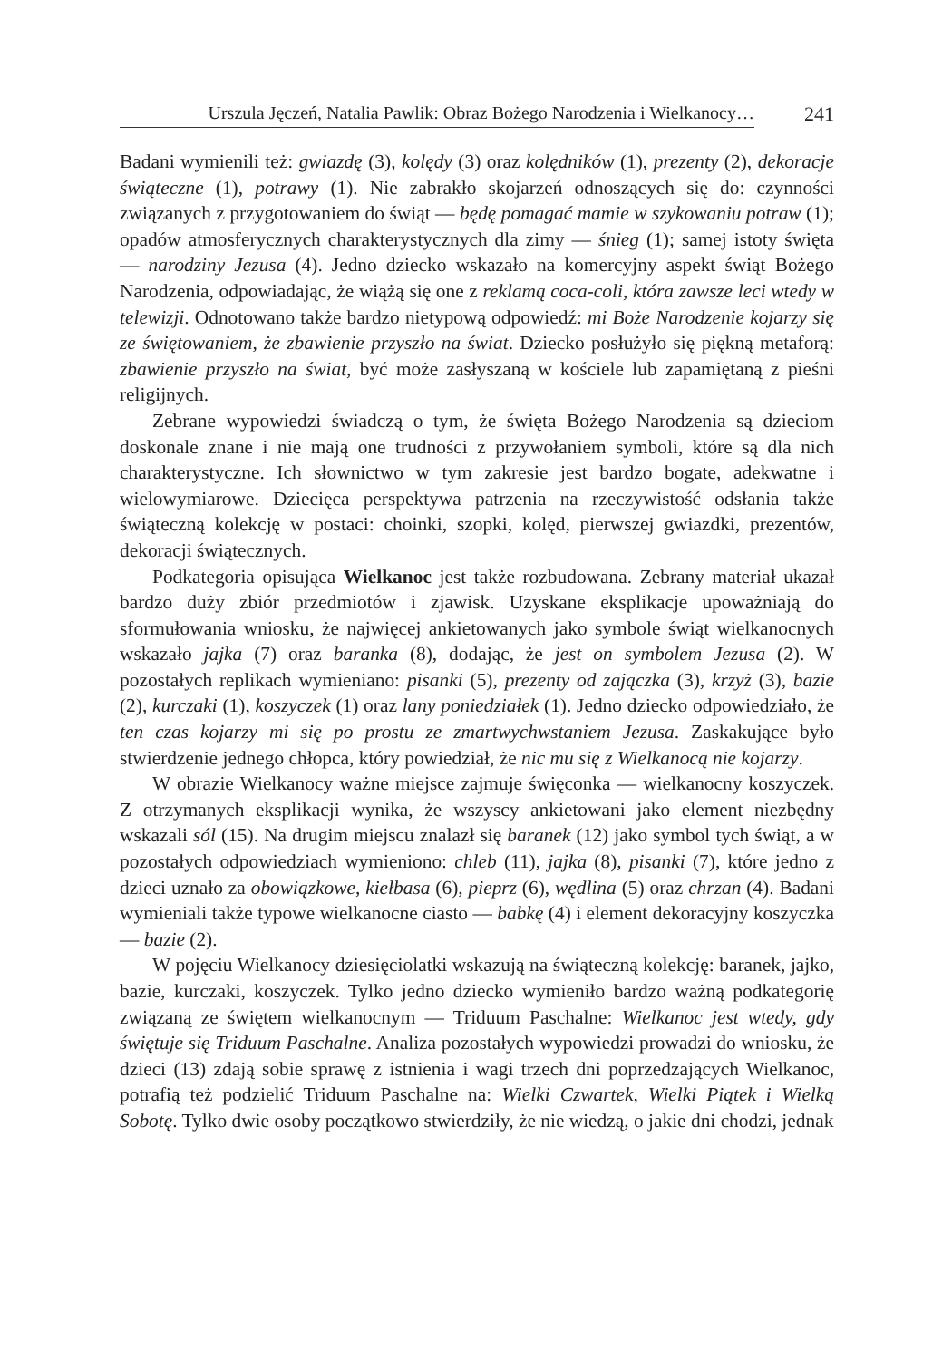Urszula Jęczeń, Natalia Pawlik: Obraz Bożego Narodzenia i Wielkanocy…
241
Badani wymienili też: gwiazdę (3), kolędy (3) oraz kolędników (1), prezenty (2), dekoracje świąteczne (1), potrawy (1). Nie zabrakło skojarzeń odnoszących się do: czynności związanych z przygotowaniem do świąt — będę pomagać mamie w szykowaniu potraw (1); opadów atmosferycznych charakterystycznych dla zimy — śnieg (1); samej istoty święta — narodziny Jezusa (4). Jedno dziecko wskazało na komercyjny aspekt świąt Bożego Narodzenia, odpowiadając, że wiążą się one z reklamą coca-coli, która zawsze leci wtedy w telewizji. Odnotowano także bardzo nietypową odpowiedź: mi Boże Narodzenie kojarzy się ze świętowaniem, że zbawienie przyszło na świat. Dziecko posłużyło się piękną metaforą: zbawienie przyszło na świat, być może zasłyszaną w kościele lub zapamiętaną z pieśni religijnych.
Zebrane wypowiedzi świadczą o tym, że święta Bożego Narodzenia są dzieciom doskonale znane i nie mają one trudności z przywołaniem symboli, które są dla nich charakterystyczne. Ich słownictwo w tym zakresie jest bardzo bogate, adekwatne i wielowymiarowe. Dziecięca perspektywa patrzenia na rzeczywistość odsłania także świąteczną kolekcję w postaci: choinki, szopki, kolęd, pierwszej gwiazdki, prezentów, dekoracji świątecznych.
Podkategoria opisująca Wielkanoc jest także rozbudowana. Zebrany materiał ukazał bardzo duży zbiór przedmiotów i zjawisk. Uzyskane eksplikacje upoważniają do sformułowania wniosku, że najwięcej ankietowanych jako symbole świąt wielkanocnych wskazało jajka (7) oraz baranka (8), dodając, że jest on symbolem Jezusa (2). W pozostałych replikach wymieniano: pisanki (5), prezenty od zajączka (3), krzyż (3), bazie (2), kurczaki (1), koszyczek (1) oraz lany poniedziałek (1). Jedno dziecko odpowiedziało, że ten czas kojarzy mi się po prostu ze zmartwychwstaniem Jezusa. Zaskakujące było stwierdzenie jednego chłopca, który powiedział, że nic mu się z Wielkanocą nie kojarzy.
W obrazie Wielkanocy ważne miejsce zajmuje święconka — wielkanocny koszyczek. Z otrzymanych eksplikacji wynika, że wszyscy ankietowani jako element niezbędny wskazali sól (15). Na drugim miejscu znalazł się baranek (12) jako symbol tych świąt, a w pozostałych odpowiedziach wymieniono: chleb (11), jajka (8), pisanki (7), które jedno z dzieci uznało za obowiązkowe, kiełbasa (6), pieprz (6), wędlina (5) oraz chrzan (4). Badani wymieniali także typowe wielkanocne ciasto — babkę (4) i element dekoracyjny koszyczka — bazie (2).
W pojęciu Wielkanocy dziesięciolatki wskazują na świąteczną kolekcję: baranek, jajko, bazie, kurczaki, koszyczek. Tylko jedno dziecko wymieniło bardzo ważną podkategorię związaną ze świętem wielkanocnym — Triduum Paschalne: Wielkanoc jest wtedy, gdy świętuje się Triduum Paschalne. Analiza pozostałych wypowiedzi prowadzi do wniosku, że dzieci (13) zdają sobie sprawę z istnienia i wagi trzech dni poprzedzających Wielkanoc, potrafią też podzielić Triduum Paschalne na: Wielki Czwartek, Wielki Piątek i Wielką Sobotę. Tylko dwie osoby początkowo stwierdziły, że nie wiedzą, o jakie dni chodzi, jednak